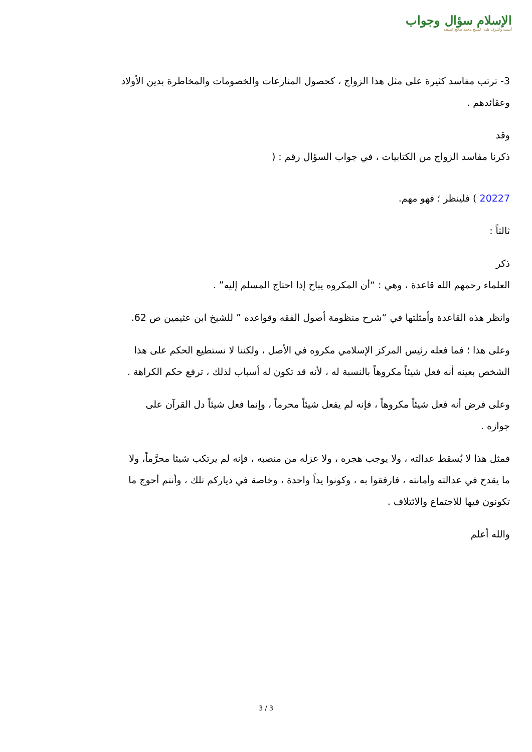الإسلام سؤال وجواب
أسسه وأشرف عليه: الشيخ محمد صالح المنجد
3- ترتب مفاسد كثيرة على مثل هذا الزواج ، كحصول المنازعات والخصومات والمخاطرة بدين الأولاد وعقائدهم .
وقد
ذكرنا مفاسد الزواج من الكتابيات ، في جواب السؤال رقم : (
20227 ) فلينظر ؛ فهو مهم.
ثالثاً :
ذكر
العلماء رحمهم الله قاعدة ، وهي : “أن المكروه يباح إذا احتاج المسلم إليه” .
وانظر هذه القاعدة وأمثلتها في “شرح منظومة أصول الفقه وقواعده ” للشيخ ابن عثيمين ص 62.
وعلى هذا ؛ فما فعله رئيس المركز الإسلامي مكروه في الأصل ، ولكننا لا نستطيع الحكم على هذا الشخص بعينه أنه فعل شيئاً مكروهاً بالنسبة له ، لأنه قد تكون له أسباب لذلك ، ترفع حكم الكراهة .
وعلى فرض أنه فعل شيئاً مكروهاً ، فإنه لم يفعل شيئاً محرماً ، وإنما فعل شيئاً دل القرآن على جوازه .
فمثل هذا لا يُسقط عدالته ، ولا يوجب هجره ، ولا عزله من منصبه ، فإنه لم يرتكب شيئا محرَّماً، ولا ما يقدح في عدالته وأمانته ، فارفقوا به ، وكونوا يداً واحدة ، وخاصة في دياركم تلك ، وأنتم أحوج ما تكونون فيها للاجتماع والائتلاف .
والله أعلم
3 / 3